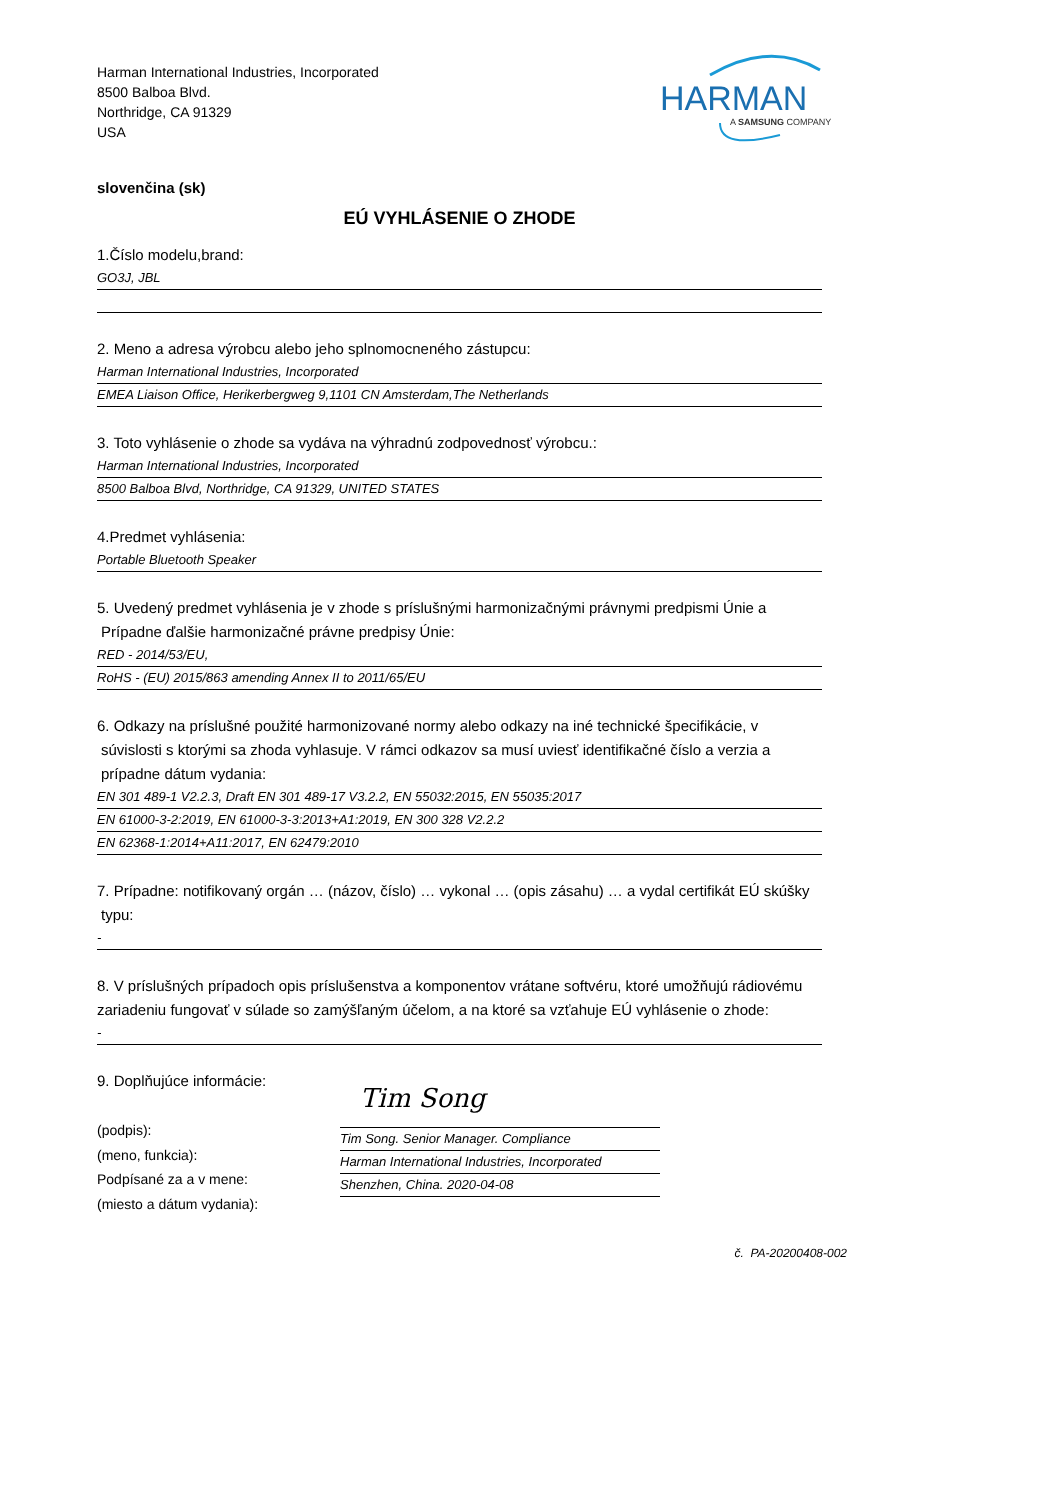Harman International Industries, Incorporated
8500 Balboa Blvd.
Northridge, CA 91329
USA
HARMAN
A SAMSUNG COMPANY
slovenčina (sk)
EÚ VYHLÁSENIE O ZHODE
1.Číslo modelu,brand:
GO3J, JBL
2. Meno a adresa výrobcu alebo jeho splnomocneného zástupcu:
Harman International Industries, Incorporated
EMEA Liaison Office, Herikerbergweg 9,1101 CN Amsterdam,The Netherlands
3. Toto vyhlásenie o zhode sa vydáva na výhradnú zodpovednosť výrobcu.:
Harman International Industries, Incorporated
8500 Balboa Blvd, Northridge, CA 91329, UNITED STATES
4.Predmet vyhlásenia:
Portable Bluetooth Speaker
5. Uvedený predmet vyhlásenia je v zhode s príslušnými harmonizačnými právnymi predpismi Únie a
Prípadne ďalšie harmonizačné právne predpisy Únie:
RED - 2014/53/EU,
RoHS - (EU) 2015/863 amending Annex II to 2011/65/EU
6. Odkazy na príslušné použité harmonizované normy alebo odkazy na iné technické špecifikácie, v
súvislosti s ktorými sa zhoda vyhlasuje. V rámci odkazov sa musí uviesť identifikačné číslo a verzia a
prípadne dátum vydania:
EN 301 489-1 V2.2.3, Draft EN 301 489-17 V3.2.2, EN 55032:2015, EN 55035:2017
EN 61000-3-2:2019, EN 61000-3-3:2013+A1:2019, EN 300 328 V2.2.2
EN 62368-1:2014+A11:2017, EN 62479:2010
7. Prípadne: notifikovaný orgán … (názov, číslo) … vykonal … (opis zásahu) … a vydal certifikát EÚ skúšky
typu:
-
8. V príslušných prípadoch opis príslušenstva a komponentov vrátane softvéru, ktoré umožňujú rádiovému zariadeniu fungovať v súlade so zamýšľaným účelom, a na ktoré sa vzťahuje EÚ vyhlásenie o zhode:
-
9. Doplňujúce informácie:
(podpis):
(meno, funkcia):
Podpísané za a v mene:
(miesto a dátum vydania):
Tim Song
Tim Song. Senior Manager. Compliance
Harman International Industries, Incorporated
Shenzhen, China. 2020-04-08
č. PA-20200408-002